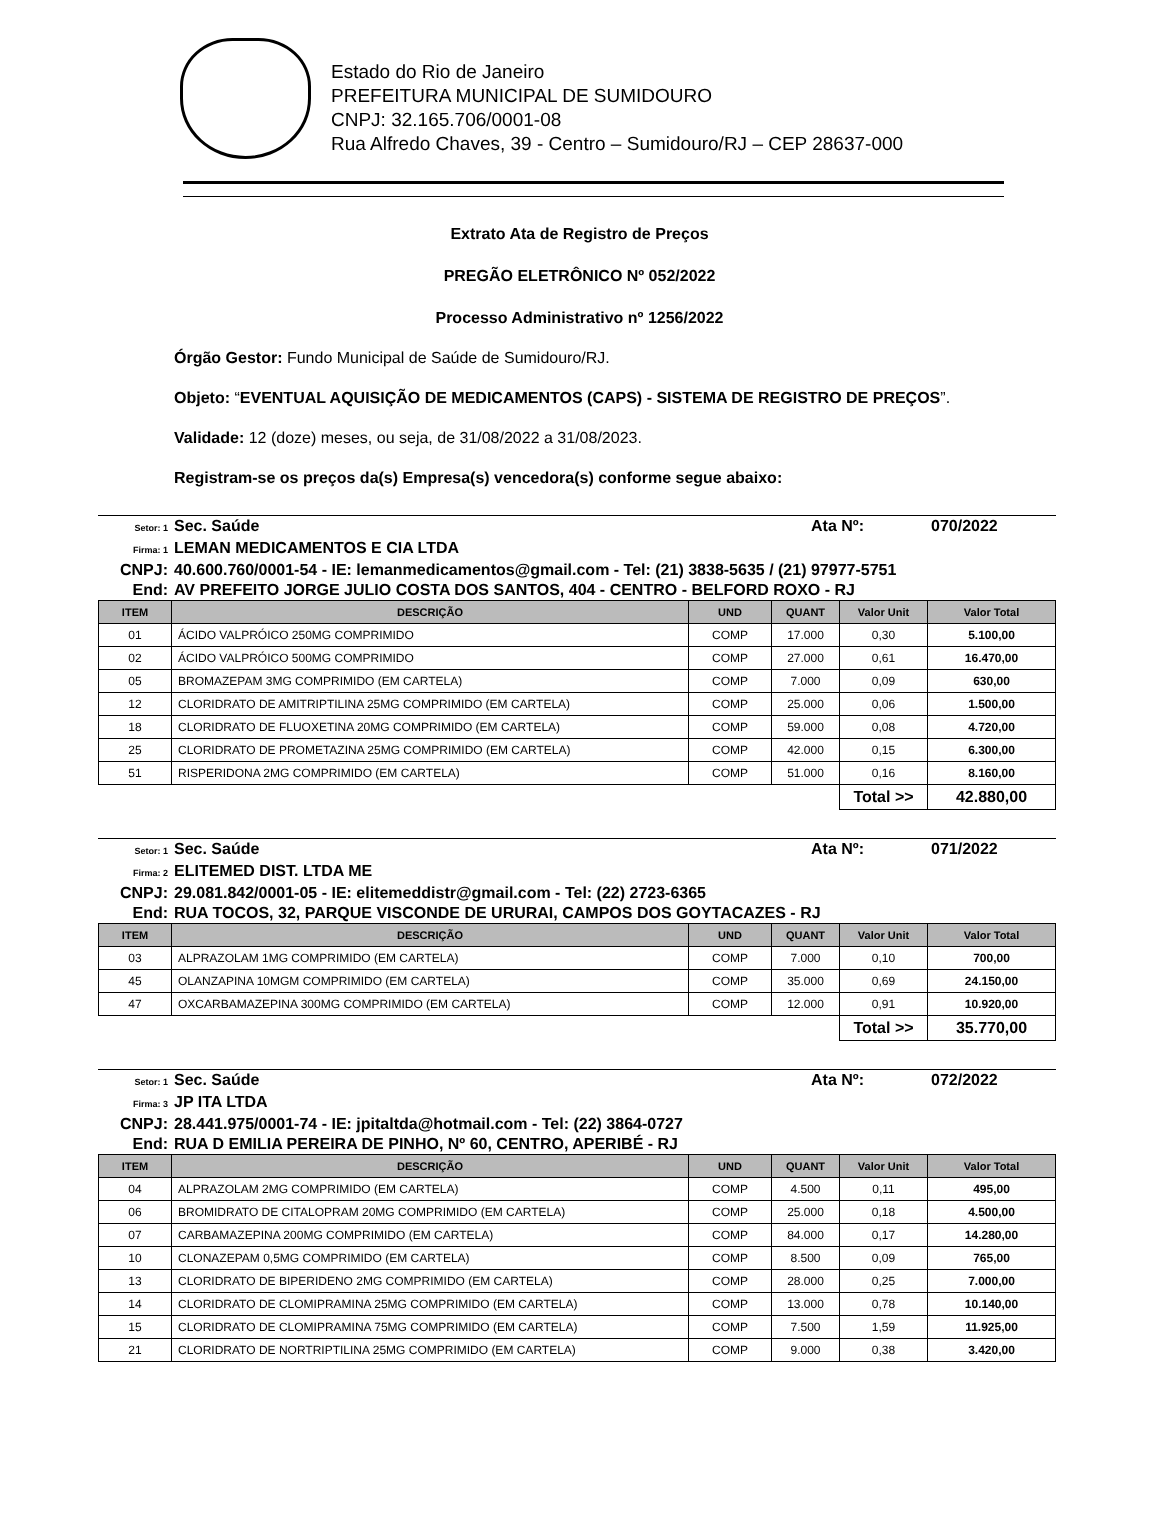Estado do Rio de Janeiro
PREFEITURA MUNICIPAL DE SUMIDOURO
CNPJ: 32.165.706/0001-08
Rua Alfredo Chaves, 39 - Centro – Sumidouro/RJ – CEP 28637-000
Extrato Ata de Registro de Preços
PREGÃO ELETRÔNICO Nº 052/2022
Processo Administrativo nº 1256/2022
Órgão Gestor: Fundo Municipal de Saúde de Sumidouro/RJ.
Objeto: “EVENTUAL AQUISIÇÃO DE MEDICAMENTOS (CAPS) - SISTEMA DE REGISTRO DE PREÇOS”.
Validade: 12 (doze) meses, ou seja, de 31/08/2022 a 31/08/2023.
Registram-se os preços da(s) Empresa(s) vencedora(s) conforme segue abaixo:
Setor: 1 Sec. Saúde Ata Nº: 070/2022
Firma: 1 LEMAN MEDICAMENTOS E CIA LTDA
CNPJ: 40.600.760/0001-54 - IE: lemanmedicamentos@gmail.com - Tel: (21) 3838-5635 / (21) 97977-5751
End: AV PREFEITO JORGE JULIO COSTA DOS SANTOS, 404 - CENTRO - BELFORD ROXO - RJ
| ITEM | DESCRIÇÃO | UND | QUANT | Valor Unit | Valor Total |
| --- | --- | --- | --- | --- | --- |
| 01 | ÁCIDO VALPRÓICO 250MG COMPRIMIDO | COMP | 17.000 | 0,30 | 5.100,00 |
| 02 | ÁCIDO VALPRÓICO 500MG COMPRIMIDO | COMP | 27.000 | 0,61 | 16.470,00 |
| 05 | BROMAZEPAM 3MG COMPRIMIDO (EM CARTELA) | COMP | 7.000 | 0,09 | 630,00 |
| 12 | CLORIDRATO DE AMITRIPTILINA 25MG COMPRIMIDO (EM CARTELA) | COMP | 25.000 | 0,06 | 1.500,00 |
| 18 | CLORIDRATO DE FLUOXETINA 20MG COMPRIMIDO (EM CARTELA) | COMP | 59.000 | 0,08 | 4.720,00 |
| 25 | CLORIDRATO DE PROMETAZINA 25MG COMPRIMIDO (EM CARTELA) | COMP | 42.000 | 0,15 | 6.300,00 |
| 51 | RISPERIDONA 2MG COMPRIMIDO (EM CARTELA) | COMP | 51.000 | 0,16 | 8.160,00 |
| | | | | Total >> | 42.880,00 |
Setor: 1 Sec. Saúde Ata Nº: 071/2022
Firma: 2 ELITEMED DIST. LTDA ME
CNPJ: 29.081.842/0001-05 - IE: elitemeddistr@gmail.com - Tel: (22) 2723-6365
End: RUA TOCOS, 32, PARQUE VISCONDE DE URURAI, CAMPOS DOS GOYTACAZES - RJ
| ITEM | DESCRIÇÃO | UND | QUANT | Valor Unit | Valor Total |
| --- | --- | --- | --- | --- | --- |
| 03 | ALPRAZOLAM 1MG COMPRIMIDO (EM CARTELA) | COMP | 7.000 | 0,10 | 700,00 |
| 45 | OLANZAPINA 10MGM COMPRIMIDO (EM CARTELA) | COMP | 35.000 | 0,69 | 24.150,00 |
| 47 | OXCARBAMAZEPINA 300MG COMPRIMIDO (EM CARTELA) | COMP | 12.000 | 0,91 | 10.920,00 |
| | | | | Total >> | 35.770,00 |
Setor: 1 Sec. Saúde Ata Nº: 072/2022
Firma: 3 JP ITA LTDA
CNPJ: 28.441.975/0001-74 - IE: jpitaltda@hotmail.com - Tel: (22) 3864-0727
End: RUA D EMILIA PEREIRA DE PINHO, Nº 60, CENTRO, APERIBÉ - RJ
| ITEM | DESCRIÇÃO | UND | QUANT | Valor Unit | Valor Total |
| --- | --- | --- | --- | --- | --- |
| 04 | ALPRAZOLAM 2MG COMPRIMIDO (EM CARTELA) | COMP | 4.500 | 0,11 | 495,00 |
| 06 | BROMIDRATO DE CITALOPRAM 20MG COMPRIMIDO (EM CARTELA) | COMP | 25.000 | 0,18 | 4.500,00 |
| 07 | CARBAMAZEPINA 200MG COMPRIMIDO (EM CARTELA) | COMP | 84.000 | 0,17 | 14.280,00 |
| 10 | CLONAZEPAM 0,5MG COMPRIMIDO (EM CARTELA) | COMP | 8.500 | 0,09 | 765,00 |
| 13 | CLORIDRATO DE BIPERIDENO 2MG COMPRIMIDO (EM CARTELA) | COMP | 28.000 | 0,25 | 7.000,00 |
| 14 | CLORIDRATO DE CLOMIPRAMINA 25MG COMPRIMIDO (EM CARTELA) | COMP | 13.000 | 0,78 | 10.140,00 |
| 15 | CLORIDRATO DE CLOMIPRAMINA 75MG COMPRIMIDO (EM CARTELA) | COMP | 7.500 | 1,59 | 11.925,00 |
| 21 | CLORIDRATO DE NORTRIPTILINA 25MG COMPRIMIDO (EM CARTELA) | COMP | 9.000 | 0,38 | 3.420,00 |